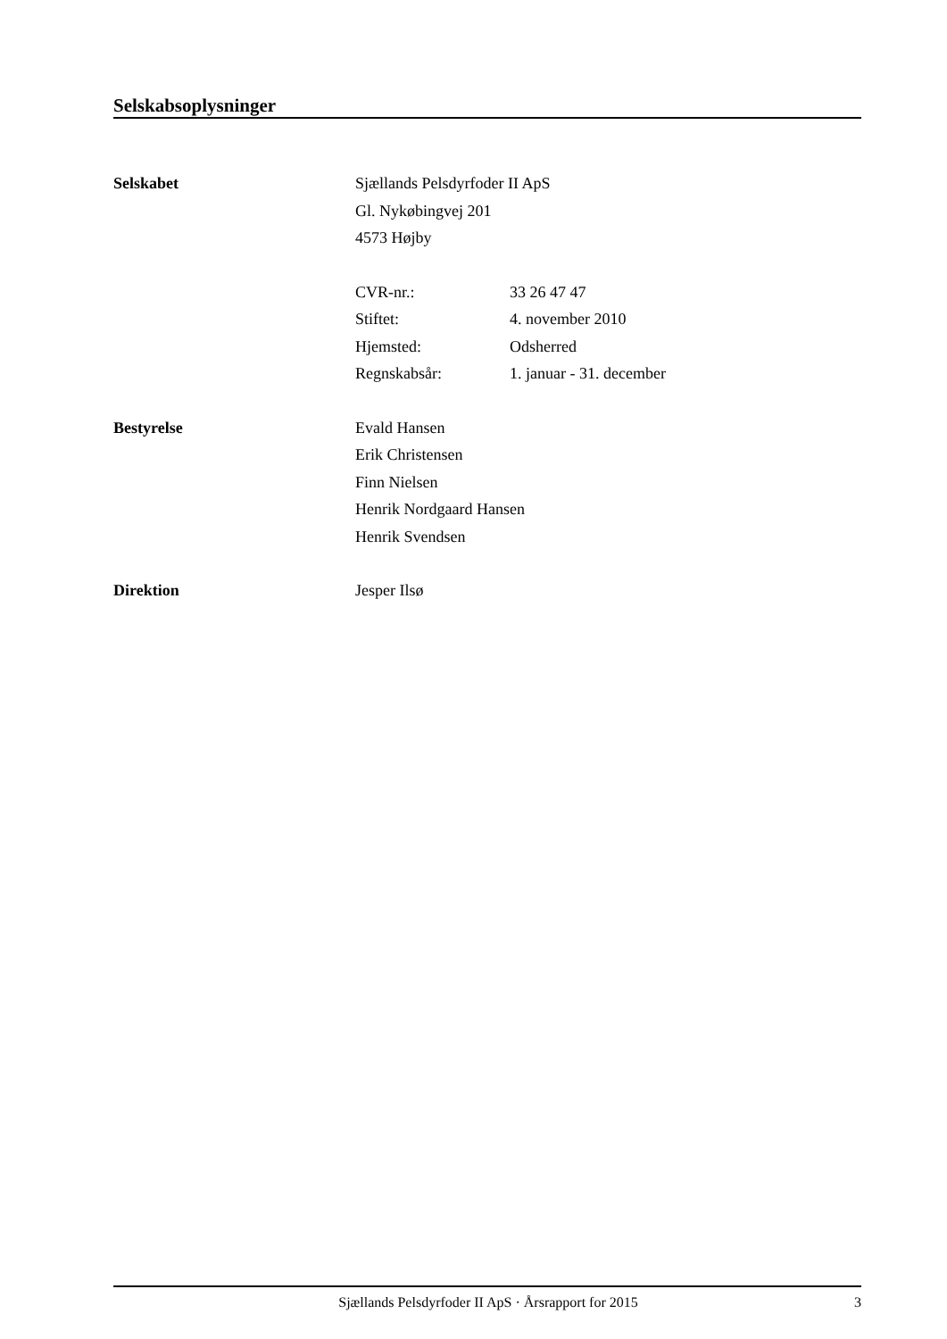Selskabsoplysninger
Selskabet Sjællands Pelsdyrfoder II ApS
Gl. Nykøbingvej 201
4573 Højby
CVR-nr.: 33 26 47 47
Stiftet: 4. november 2010
Hjemsted: Odsherred
Regnskabsår: 1. januar - 31. december
Bestyrelse Evald Hansen
Erik Christensen
Finn Nielsen
Henrik Nordgaard Hansen
Henrik Svendsen
Direktion Jesper Ilsø
Sjællands Pelsdyrfoder II ApS · Årsrapport for 2015
3